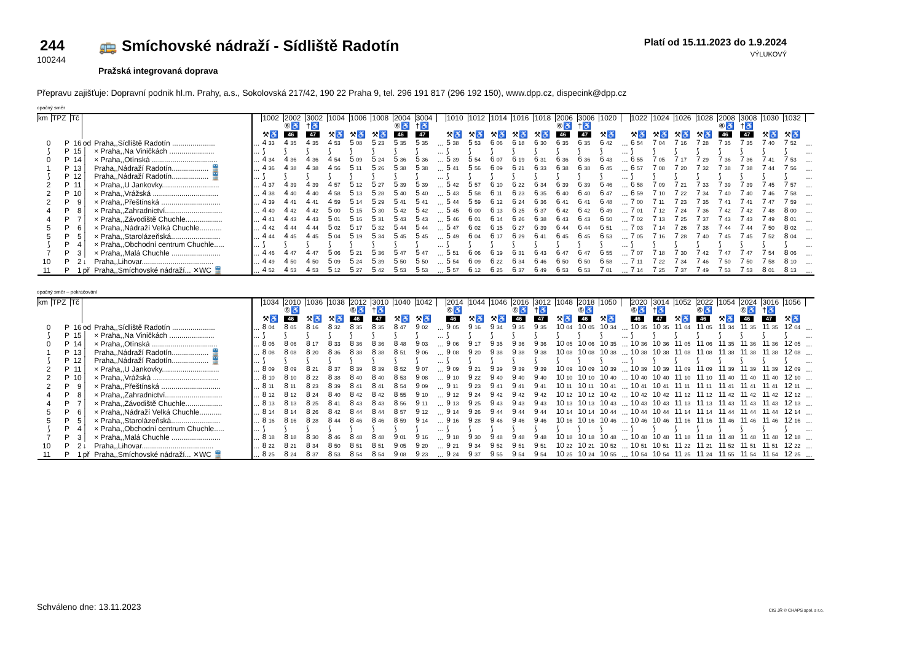244
100244
🚌 Smíchovské nádraží - Sídliště Radotín
Pražská integrovaná doprava
Platí od 15.11.2023 do 1.9.2024
VÝLUKOVÝ
Přepravu zajišťuje: Dopravní podnik hl.m. Prahy, a.s., Sokolovská 217/42, 190 22 Praha 9, tel. 296 191 817 (296 192 150), www.dpp.cz, dispecink@dpp.cz
opačný směr
| km | TPZ | Tč | | | | 1002 | 2002 | 3002 | 1004 | 1006 | 1008 | 2004 | 3004 | | 1010 | 1012 | 1014 | 1016 | 1018 | 2006 | 3006 | 1020 | | 1022 | 1024 | 1026 | 1028 | 2008 | 3008 | 1030 | 1032 | |
| | | | | | | | ⑥♿ | †♿ | | | | ⑥♿ | †♿ | | | | | | | ⑥♿ | †♿ | | | | | | | ⑥♿ | †♿ | | | |
| | | | | | | ⚒♿ | 46 | 47 | ⚒♿ | ⚒♿ | ⚒♿ | 46 | 47 | | ⚒♿ | ⚒♿ | ⚒♿ | ⚒♿ | ⚒♿ | 46 | 47 | ⚒♿ | | ⚒♿ | ⚒♿ | ⚒♿ | ⚒♿ | 46 | 47 | ⚒♿ | ⚒♿ | |
| 0 | P | 16 | od | Praha,,Sídliště Radotín ..................... | ... | 4 33 | 4 35 | 4 35 | 4 53 | 5 08 | 5 23 | 5 35 | 5 35 | ... | 5 38 | 5 53 | 6 06 | 6 18 | 6 30 | 6 35 | 6 35 | 6 42 | ... | 6 54 | 7 04 | 7 16 | 7 28 | 7 35 | 7 35 | 7 40 | 7 52 | ... |
| ⟆ | P | 15 | │ | × Praha,,Na Viničkách ...................... | ... | ⟆ | ⟆ | ⟆ | ⟆ | ⟆ | ⟆ | ⟆ | ⟆ | ... | ⟆ | ⟆ | ⟆ | ⟆ | ⟆ | ⟆ | ⟆ | ⟆ | ... | ⟆ | ⟆ | ⟆ | ⟆ | ⟆ | ⟆ | ⟆ | ⟆ | ... |
| 0 | P | 14 | │ | × Praha,,Otínská ................................ | ... | 4 34 | 4 36 | 4 36 | 4 54 | 5 09 | 5 24 | 5 36 | 5 36 | ... | 5 39 | 5 54 | 6 07 | 6 19 | 6 31 | 6 36 | 6 36 | 6 43 | ... | 6 55 | 7 05 | 7 17 | 7 29 | 7 36 | 7 36 | 7 41 | 7 53 | ... |
| 1 | P | 13 | │ | Praha,,Nádraží Radotín.................. 🚆 | ... | 4 36 | 4 38 | 4 38 | 4 56 | 5 11 | 5 26 | 5 38 | 5 38 | ... | 5 41 | 5 56 | 6 09 | 6 21 | 6 33 | 6 38 | 6 38 | 6 45 | ... | 6 57 | 7 08 | 7 20 | 7 32 | 7 38 | 7 38 | 7 44 | 7 56 | ... |
| ⟆ | P | 12 | │ | Praha,,Nádraží Radotín.................. 🚆 | ... | ⟆ | ⟆ | ⟆ | ⟆ | ⟆ | ⟆ | ⟆ | ⟆ | ... | ⟆ | ⟆ | ⟆ | ⟆ | ⟆ | ⟆ | ⟆ | ⟆ | ... | ⟆ | ⟆ | ⟆ | ⟆ | ⟆ | ⟆ | ⟆ | ⟆ | ... |
| 2 | P | 11 | │ | × Praha,,U Jankovky............................ | ... | 4 37 | 4 39 | 4 39 | 4 57 | 5 12 | 5 27 | 5 39 | 5 39 | ... | 5 42 | 5 57 | 6 10 | 6 22 | 6 34 | 6 39 | 6 39 | 6 46 | ... | 6 58 | 7 09 | 7 21 | 7 33 | 7 39 | 7 39 | 7 45 | 7 57 | ... |
| 2 | P | 10 | │ | × Praha,,Vrážská ................................ | ... | 4 38 | 4 40 | 4 40 | 4 58 | 5 13 | 5 28 | 5 40 | 5 40 | ... | 5 43 | 5 58 | 6 11 | 6 23 | 6 35 | 6 40 | 6 40 | 6 47 | ... | 6 59 | 7 10 | 7 22 | 7 34 | 7 40 | 7 40 | 7 46 | 7 58 | ... |
| 2 | P | 9 | │ | × Praha,,Přeštínská ............................. | ... | 4 39 | 4 41 | 4 41 | 4 59 | 5 14 | 5 29 | 5 41 | 5 41 | ... | 5 44 | 5 59 | 6 12 | 6 24 | 6 36 | 6 41 | 6 41 | 6 48 | ... | 7 00 | 7 11 | 7 23 | 7 35 | 7 41 | 7 41 | 7 47 | 7 59 | ... |
| 4 | P | 8 | │ | × Praha,,Zahradnictví............................ | ... | 4 40 | 4 42 | 4 42 | 5 00 | 5 15 | 5 30 | 5 42 | 5 42 | ... | 5 45 | 6 00 | 6 13 | 6 25 | 6 37 | 6 42 | 6 42 | 6 49 | ... | 7 01 | 7 12 | 7 24 | 7 36 | 7 42 | 7 42 | 7 48 | 8 00 | ... |
| 4 | P | 7 | │ | × Praha,,Závodiště Chuchle.................. | ... | 4 41 | 4 43 | 4 43 | 5 01 | 5 16 | 5 31 | 5 43 | 5 43 | ... | 5 46 | 6 01 | 6 14 | 6 26 | 6 38 | 6 43 | 6 43 | 6 50 | ... | 7 02 | 7 13 | 7 25 | 7 37 | 7 43 | 7 43 | 7 49 | 8 01 | ... |
| 5 | P | 6 | │ | × Praha,,Nádraží Velká Chuchle........... | ... | 4 42 | 4 44 | 4 44 | 5 02 | 5 17 | 5 32 | 5 44 | 5 44 | ... | 5 47 | 6 02 | 6 15 | 6 27 | 6 39 | 6 44 | 6 44 | 6 51 | ... | 7 03 | 7 14 | 7 26 | 7 38 | 7 44 | 7 44 | 7 50 | 8 02 | ... |
| 5 | P | 5 | │ | × Praha,,Starolázeňská........................ | ... | 4 44 | 4 45 | 4 45 | 5 04 | 5 19 | 5 34 | 5 45 | 5 45 | ... | 5 49 | 6 04 | 6 17 | 6 29 | 6 41 | 6 45 | 6 45 | 6 53 | ... | 7 05 | 7 16 | 7 28 | 7 40 | 7 45 | 7 45 | 7 52 | 8 04 | ... |
| ⟆ | P | 4 | │ | × Praha,,Obchodní centrum Chuchle..... | ... | ⟆ | ⟆ | ⟆ | ⟆ | ⟆ | ⟆ | ⟆ | ⟆ | ... | ⟆ | ⟆ | ⟆ | ⟆ | ⟆ | ⟆ | ⟆ | ⟆ | ... | ⟆ | ⟆ | ⟆ | ⟆ | ⟆ | ⟆ | ⟆ | ⟆ | ... |
| 7 | P | 3 | │ | × Praha,,Malá Chuchle ........................ | ... | 4 46 | 4 47 | 4 47 | 5 06 | 5 21 | 5 36 | 5 47 | 5 47 | ... | 5 51 | 6 06 | 6 19 | 6 31 | 6 43 | 6 47 | 6 47 | 6 55 | ... | 7 07 | 7 18 | 7 30 | 7 42 | 7 47 | 7 47 | 7 54 | 8 06 | ... |
| 10 | P | 2 | ↓ | Praha,,Lihovar................................... | ... | 4 49 | 4 50 | 4 50 | 5 09 | 5 24 | 5 39 | 5 50 | 5 50 | ... | 5 54 | 6 09 | 6 22 | 6 34 | 6 46 | 6 50 | 6 50 | 6 58 | ... | 7 11 | 7 22 | 7 34 | 7 46 | 7 50 | 7 50 | 7 58 | 8 10 | ... |
| 11 | P | 1 | př | Praha,,Smíchovské nádraží... ✕WC 🚆 | ... | 4 52 | 4 53 | 4 53 | 5 12 | 5 27 | 5 42 | 5 53 | 5 53 | ... | 5 57 | 6 12 | 6 25 | 6 37 | 6 49 | 6 53 | 6 53 | 7 01 | ... | 7 14 | 7 25 | 7 37 | 7 49 | 7 53 | 7 53 | 8 01 | 8 13 | ... |
opačný směr – pokračování
| km | TPZ | Tč | | | | 1034 | 2010 | 1036 | 1038 | 2012 | 3010 | 1040 | 1042 | | 2014 | 1044 | 1046 | 2016 | 3012 | 1048 | 2018 | 1050 | | 2020 | 3014 | 1052 | 2022 | 1054 | 2024 | 3016 | 1056 | |
| | | | | | | | ⑥♿ | | | ⑥♿ | †♿ | | | | ⑥♿ | | | ⑥♿ | †♿ | | ⑥♿ | | | ⑥♿ | †♿ | | ⑥♿ | | ⑥♿ | †♿ | | |
| | | | | | | ⚒♿ | 46 | ⚒♿ | ⚒♿ | 46 | 47 | ⚒♿ | ⚒♿ | | 46 | ⚒♿ | ⚒♿ | 46 | 47 | ⚒♿ | 46 | ⚒♿ | | 46 | 47 | ⚒♿ | 46 | ⚒♿ | 46 | 47 | ⚒♿ | |
| 0 | P | 16 | od | Praha,,Sídliště Radotín ..................... | ... | 8 04 | 8 05 | 8 16 | 8 32 | 8 35 | 8 35 | 8 47 | 9 02 | ... | 9 05 | 9 16 | 9 34 | 9 35 | 9 35 | 10 04 | 10 05 | 10 34 | ... | 10 35 | 10 35 | 11 04 | 11 05 | 11 34 | 11 35 | 11 35 | 12 04 | ... |
| ⟆ | P | 15 | │ | × Praha,,Na Viničkách ...................... | ... | ⟆ | ⟆ | ⟆ | ⟆ | ⟆ | ⟆ | ⟆ | ⟆ | ... | ⟆ | ⟆ | ⟆ | ⟆ | ⟆ | ⟆ | ⟆ | ⟆ | ... | ⟆ | ⟆ | ⟆ | ⟆ | ⟆ | ⟆ | ⟆ | ⟆ | ... |
| 0 | P | 14 | │ | × Praha,,Otínská ................................ | ... | 8 05 | 8 06 | 8 17 | 8 33 | 8 36 | 8 36 | 8 48 | 9 03 | ... | 9 06 | 9 17 | 9 35 | 9 36 | 9 36 | 10 05 | 10 06 | 10 35 | ... | 10 36 | 10 36 | 11 05 | 11 06 | 11 35 | 11 36 | 11 36 | 12 05 | ... |
| 1 | P | 13 | │ | Praha,,Nádraží Radotín.................. 🚆 | ... | 8 08 | 8 08 | 8 20 | 8 36 | 8 38 | 8 38 | 8 51 | 9 06 | ... | 9 08 | 9 20 | 9 38 | 9 38 | 9 38 | 10 08 | 10 08 | 10 38 | ... | 10 38 | 10 38 | 11 08 | 11 08 | 11 38 | 11 38 | 11 38 | 12 08 | ... |
| ⟆ | P | 12 | │ | Praha,,Nádraží Radotín.................. 🚆 | ... | ⟆ | ⟆ | ⟆ | ⟆ | ⟆ | ⟆ | ⟆ | ⟆ | ... | ⟆ | ⟆ | ⟆ | ⟆ | ⟆ | ⟆ | ⟆ | ⟆ | ... | ⟆ | ⟆ | ⟆ | ⟆ | ⟆ | ⟆ | ⟆ | ⟆ | ... |
| 2 | P | 11 | │ | × Praha,,U Jankovky............................ | ... | 8 09 | 8 09 | 8 21 | 8 37 | 8 39 | 8 39 | 8 52 | 9 07 | ... | 9 09 | 9 21 | 9 39 | 9 39 | 9 39 | 10 09 | 10 09 | 10 39 | ... | 10 39 | 10 39 | 11 09 | 11 09 | 11 39 | 11 39 | 11 39 | 12 09 | ... |
| 2 | P | 10 | │ | × Praha,,Vrážská ................................ | ... | 8 10 | 8 10 | 8 22 | 8 38 | 8 40 | 8 40 | 8 53 | 9 08 | ... | 9 10 | 9 22 | 9 40 | 9 40 | 9 40 | 10 10 | 10 10 | 10 40 | ... | 10 40 | 10 40 | 11 10 | 11 10 | 11 40 | 11 40 | 11 40 | 12 10 | ... |
| 2 | P | 9 | │ | × Praha,,Přeštínská ............................. | ... | 8 11 | 8 11 | 8 23 | 8 39 | 8 41 | 8 41 | 8 54 | 9 09 | ... | 9 11 | 9 23 | 9 41 | 9 41 | 9 41 | 10 11 | 10 11 | 10 41 | ... | 10 41 | 10 41 | 11 11 | 11 11 | 11 41 | 11 41 | 11 41 | 12 11 | ... |
| 4 | P | 8 | │ | × Praha,,Zahradnictví............................ | ... | 8 12 | 8 12 | 8 24 | 8 40 | 8 42 | 8 42 | 8 55 | 9 10 | ... | 9 12 | 9 24 | 9 42 | 9 42 | 9 42 | 10 12 | 10 12 | 10 42 | ... | 10 42 | 10 42 | 11 12 | 11 12 | 11 42 | 11 42 | 11 42 | 12 12 | ... |
| 4 | P | 7 | │ | × Praha,,Závodiště Chuchle.................. | ... | 8 13 | 8 13 | 8 25 | 8 41 | 8 43 | 8 43 | 8 56 | 9 11 | ... | 9 13 | 9 25 | 9 43 | 9 43 | 9 43 | 10 13 | 10 13 | 10 43 | ... | 10 43 | 10 43 | 11 13 | 11 13 | 11 43 | 11 43 | 11 43 | 12 13 | ... |
| 5 | P | 6 | │ | × Praha,,Nádraží Velká Chuchle........... | ... | 8 14 | 8 14 | 8 26 | 8 42 | 8 44 | 8 44 | 8 57 | 9 12 | ... | 9 14 | 9 26 | 9 44 | 9 44 | 9 44 | 10 14 | 10 14 | 10 44 | ... | 10 44 | 10 44 | 11 14 | 11 14 | 11 44 | 11 44 | 11 44 | 12 14 | ... |
| 5 | P | 5 | │ | × Praha,,Starolázeňská........................ | ... | 8 16 | 8 16 | 8 28 | 8 44 | 8 46 | 8 46 | 8 59 | 9 14 | ... | 9 16 | 9 28 | 9 46 | 9 46 | 9 46 | 10 16 | 10 16 | 10 46 | ... | 10 46 | 10 46 | 11 16 | 11 16 | 11 46 | 11 46 | 11 46 | 12 16 | ... |
| ⟆ | P | 4 | │ | × Praha,,Obchodní centrum Chuchle..... | ... | ⟆ | ⟆ | ⟆ | ⟆ | ⟆ | ⟆ | ⟆ | ⟆ | ... | ⟆ | ⟆ | ⟆ | ⟆ | ⟆ | ⟆ | ⟆ | ⟆ | ... | ⟆ | ⟆ | ⟆ | ⟆ | ⟆ | ⟆ | ⟆ | ⟆ | ... |
| 7 | P | 3 | │ | × Praha,,Malá Chuchle ........................ | ... | 8 18 | 8 18 | 8 30 | 8 46 | 8 48 | 8 48 | 9 01 | 9 16 | ... | 9 18 | 9 30 | 9 48 | 9 48 | 9 48 | 10 18 | 10 18 | 10 48 | ... | 10 48 | 10 48 | 11 18 | 11 18 | 11 48 | 11 48 | 11 48 | 12 18 | ... |
| 10 | P | 2 | ↓ | Praha,,Lihovar................................... | ... | 8 22 | 8 21 | 8 34 | 8 50 | 8 51 | 8 51 | 9 05 | 9 20 | ... | 9 21 | 9 34 | 9 52 | 9 51 | 9 51 | 10 22 | 10 21 | 10 52 | ... | 10 51 | 10 51 | 11 22 | 11 21 | 11 52 | 11 51 | 11 51 | 12 22 | ... |
| 11 | P | 1 | př | Praha,,Smíchovské nádraží... ✕WC 🚆 | ... | 8 25 | 8 24 | 8 37 | 8 53 | 8 54 | 8 54 | 9 08 | 9 23 | ... | 9 24 | 9 37 | 9 55 | 9 54 | 9 54 | 10 25 | 10 24 | 10 55 | ... | 10 54 | 10 54 | 11 25 | 11 24 | 11 55 | 11 54 | 11 54 | 12 25 | ... |
Schváleno dne: 13.11.2023 CIS JŘ © CHAPS spol. s r.o.